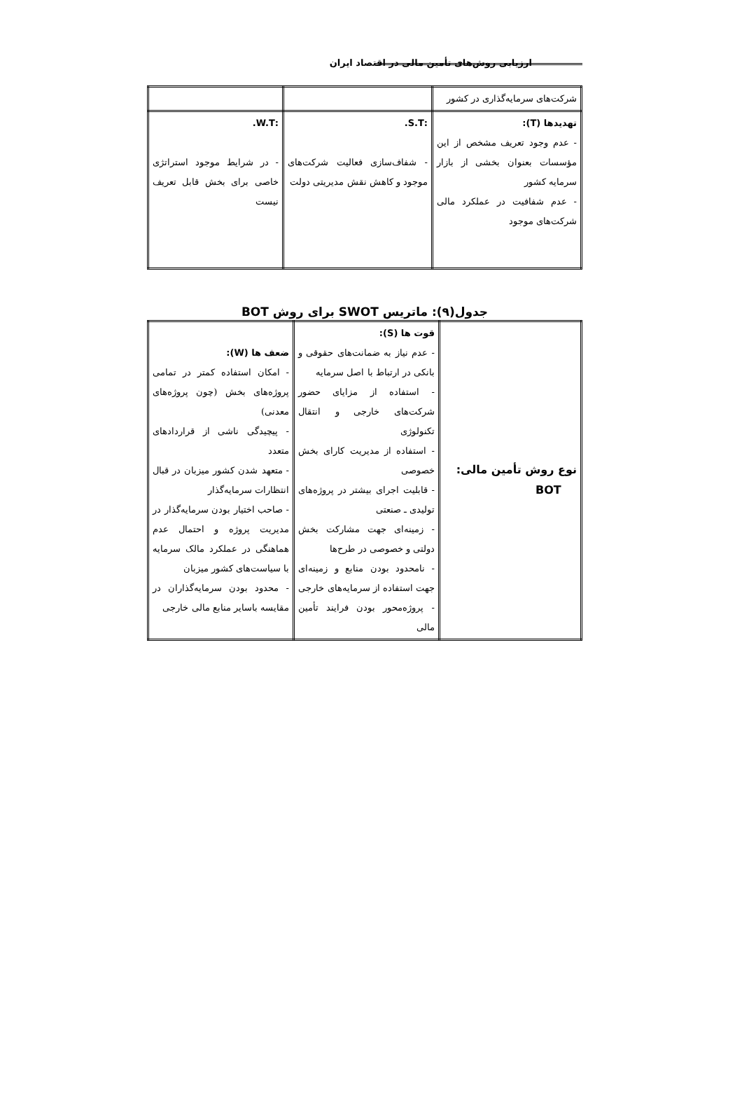ارزیابی روش‌های تأمین مالی در اقتصاد ایران
| شرکت‌های سرمایه‌گذاری در کشور | | |
| تهدیدها (T): - عدم وجود تعریف مشخص از این مؤسسات بعنوان بخشی از بازار سرمایه کشور - عدم شفافیت در عملکرد مالی شرکت‌های موجود | :S.T. - شفاف‌سازی فعالیت شرکت‌های موجود و کاهش نقش مدیریتی دولت | :W.T. - در شرایط موجود استراتژی خاصی برای بخش قابل تعریف نیست |
جدول(۹): ماتریس SWOT برای روش BOT
| نوع روش تأمین مالی: BOT | قوت ها (S): - عدم نیاز به ضمانت‌های حقوقی و بانکی در ارتباط با اصل سرمایه - استفاده از مزایای حضور شرکت‌های خارجی و انتقال تکنولوژی - استفاده از مدیریت کارای بخش خصوصی - قابلیت اجرای بیشتر در پروژه‌های تولیدی ـ صنعتی - زمینه‌ای جهت مشارکت بخش دولتی و خصوصی در طرح‌ها - نامحدود بودن منابع و زمینه‌ای جهت استفاده از سرمایه‌های خارجی - پروژه‌محور بودن فرایند تأمین مالی | ضعف ها (W): - امکان استفاده کمتر در تمامی پروژه‌های بخش (چون پروژه‌های معدنی) - پیچیدگی ناشی از قراردادهای متعدد - متعهد شدن کشور میزبان در قبال انتظارات سرمایه‌گذار - صاحب اختیار بودن سرمایه‌گذار در مدیریت پروژه و احتمال عدم هماهنگی در عملکرد مالک سرمایه با سیاست‌های کشور میزبان - محدود بودن سرمایه‌گذاران در مقایسه باسایر منابع مالی خارجی |